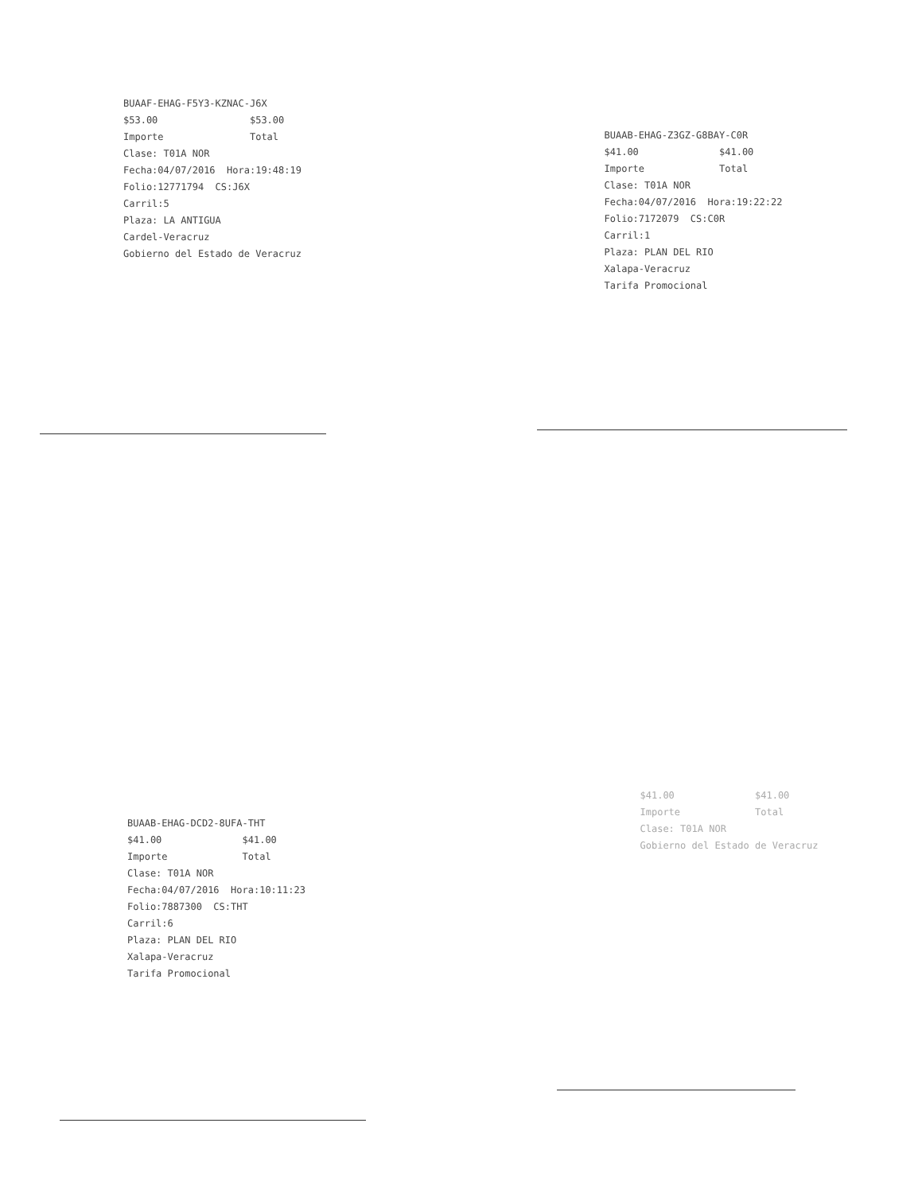BUAAF-EHAG-F5Y3-KZNAC-J6X $53.00 $53.00 Importe Total Clase: T01A NOR Fecha:04/07/2016 Hora:19:48:19 Folio:12771794 CS:J6X Carril:5 Plaza: LA ANTIGUA Cardel-Veracruz Gobierno del Estado de Veracruz
BUAAB-EHAG-Z3GZ-G8BAY-C0R $41.00 $41.00 Importe Total Clase: T01A NOR Fecha:04/07/2016 Hora:19:22:22 Folio:7172079 CS:C0R Carril:1 Plaza: PLAN DEL RIO Xalapa-Veracruz Tarifa Promocional
BUAAB-EHAG-DCD2-8UFA-THT $41.00 $41.00 Importe Total Clase: T01A NOR Fecha:04/07/2016 Hora:10:11:23 Folio:7887300 CS:THT Carril:6 Plaza: PLAN DEL RIO Xalapa-Veracruz Tarifa Promocional
$41.00 $41.00 Importe Total Clase: T01A NOR Gobierno del Estado de Veracruz